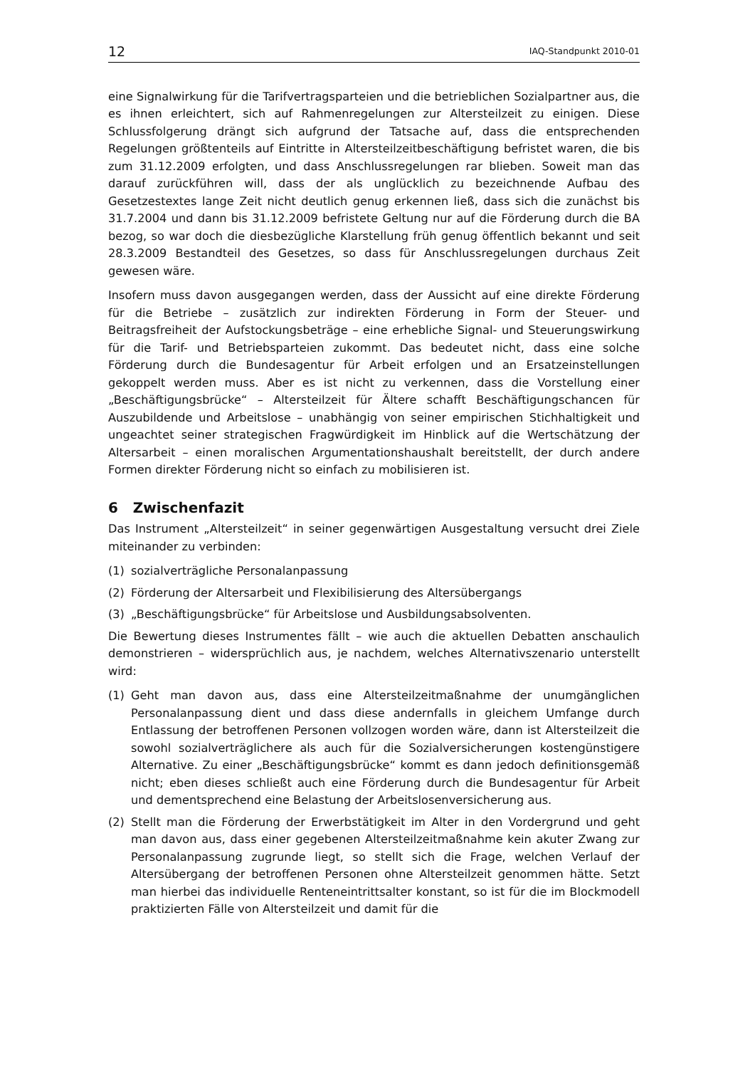12 IAQ-Standpunkt 2010-01
eine Signalwirkung für die Tarifvertragsparteien und die betrieblichen Sozialpartner aus, die es ihnen erleichtert, sich auf Rahmenregelungen zur Altersteilzeit zu einigen. Diese Schlussfolgerung drängt sich aufgrund der Tatsache auf, dass die entsprechenden Regelungen größtenteils auf Eintritte in Altersteilzeitbeschäftigung befristet waren, die bis zum 31.12.2009 erfolgten, und dass Anschlussregelungen rar blieben. Soweit man das darauf zurückführen will, dass der als unglücklich zu bezeichnende Aufbau des Gesetzestextes lange Zeit nicht deutlich genug erkennen ließ, dass sich die zunächst bis 31.7.2004 und dann bis 31.12.2009 befristete Geltung nur auf die Förderung durch die BA bezog, so war doch die diesbezügliche Klarstellung früh genug öffentlich bekannt und seit 28.3.2009 Bestandteil des Gesetzes, so dass für Anschlussregelungen durchaus Zeit gewesen wäre.
Insofern muss davon ausgegangen werden, dass der Aussicht auf eine direkte Förderung für die Betriebe – zusätzlich zur indirekten Förderung in Form der Steuer- und Beitragsfreiheit der Aufstockungsbeträge – eine erhebliche Signal- und Steuerungswirkung für die Tarif- und Betriebsparteien zukommt. Das bedeutet nicht, dass eine solche Förderung durch die Bundesagentur für Arbeit erfolgen und an Ersatzeinstellungen gekoppelt werden muss. Aber es ist nicht zu verkennen, dass die Vorstellung einer „Beschäftigungsbrücke“ – Altersteilzeit für Ältere schafft Beschäftigungschancen für Auszubildende und Arbeitslose – unabhängig von seiner empirischen Stichhaltigkeit und ungeachtet seiner strategischen Fragwürdigkeit im Hinblick auf die Wertschätzung der Altersarbeit – einen moralischen Argumentationshaushalt bereitstellt, der durch andere Formen direkter Förderung nicht so einfach zu mobilisieren ist.
6 Zwischenfazit
Das Instrument „Altersteilzeit“ in seiner gegenwärtigen Ausgestaltung versucht drei Ziele miteinander zu verbinden:
(1) sozialverträgliche Personalanpassung
(2) Förderung der Altersarbeit und Flexibilisierung des Altersübergangs
(3) „Beschäftigungsbrücke“ für Arbeitslose und Ausbildungsabsolventen.
Die Bewertung dieses Instrumentes fällt – wie auch die aktuellen Debatten anschaulich demonstrieren – widersprüchlich aus, je nachdem, welches Alternativszenario unterstellt wird:
(1) Geht man davon aus, dass eine Altersteilzeitmaßnahme der unumgänglichen Personalanpassung dient und dass diese andernfalls in gleichem Umfange durch Entlassung der betroffenen Personen vollzogen worden wäre, dann ist Altersteilzeit die sowohl sozialverträglichere als auch für die Sozialversicherungen kostengünstigere Alternative. Zu einer „Beschäftigungsbrücke“ kommt es dann jedoch definitionsgemäß nicht; eben dieses schließt auch eine Förderung durch die Bundesagentur für Arbeit und dementsprechend eine Belastung der Arbeitslosenversicherung aus.
(2) Stellt man die Förderung der Erwerbstätigkeit im Alter in den Vordergrund und geht man davon aus, dass einer gegebenen Altersteilzeitmaßnahme kein akuter Zwang zur Personalanpassung zugrunde liegt, so stellt sich die Frage, welchen Verlauf der Altersübergang der betroffenen Personen ohne Altersteilzeit genommen hätte. Setzt man hierbei das individuelle Renteneintrittsalter konstant, so ist für die im Blockmodell praktizierten Fälle von Altersteilzeit und damit für die